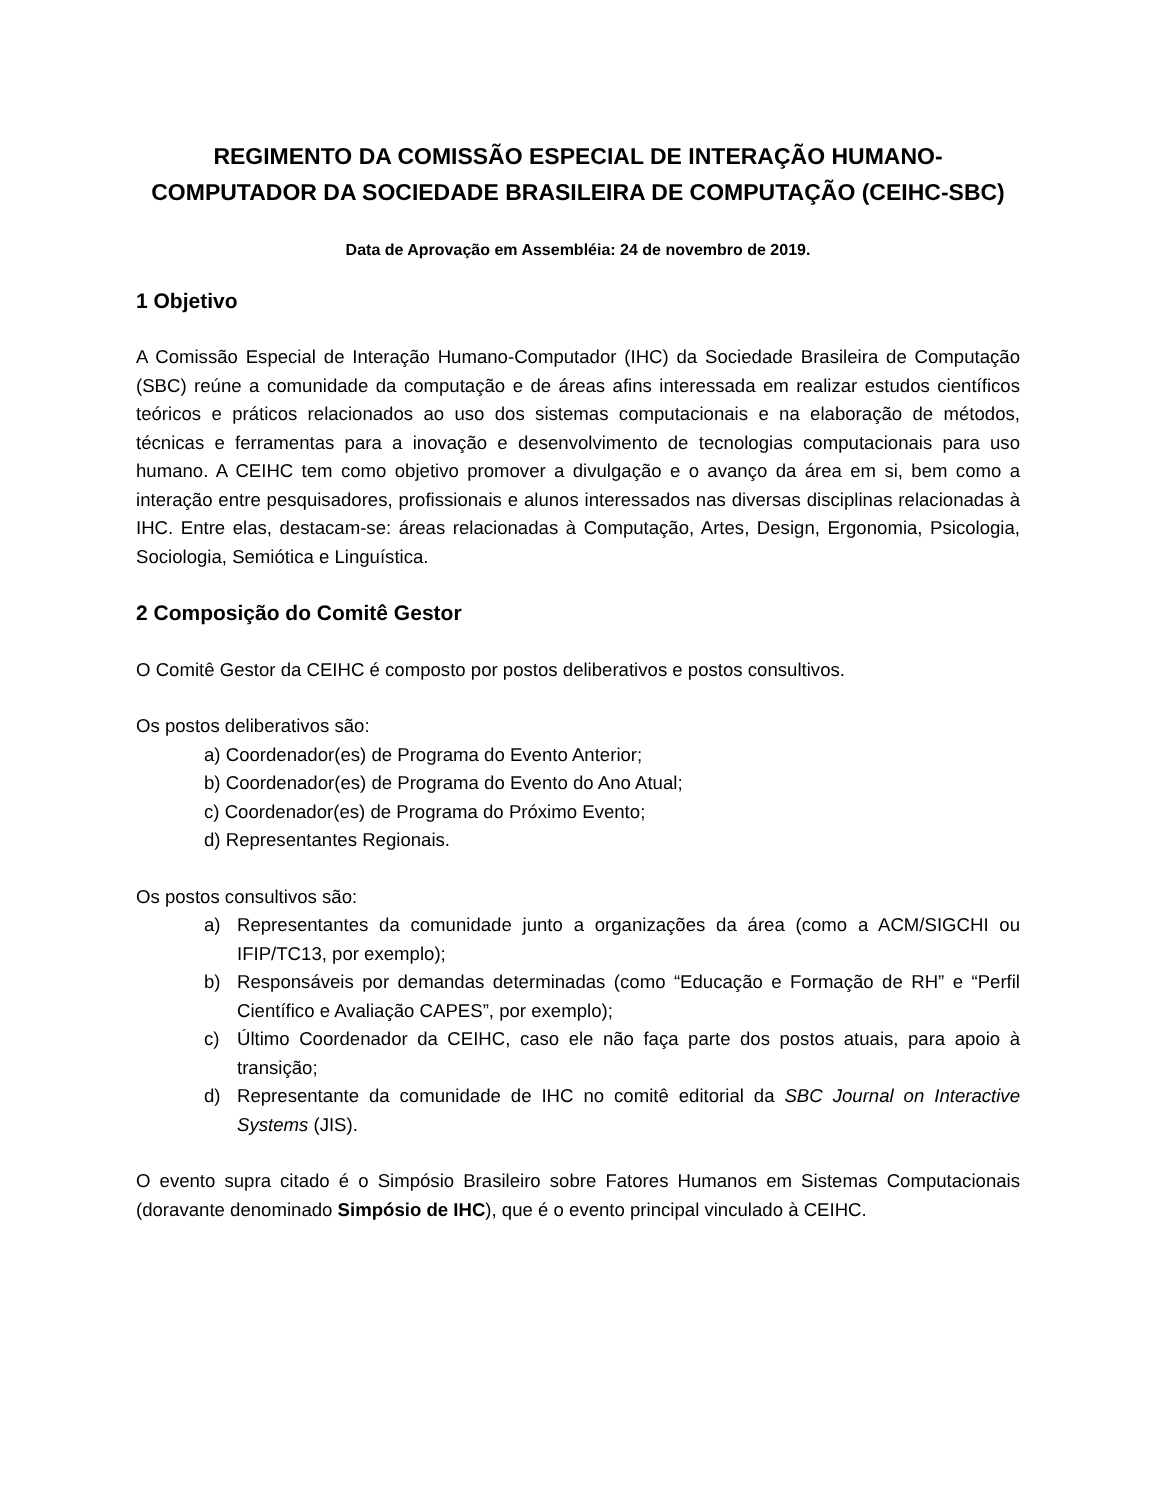REGIMENTO DA COMISSÃO ESPECIAL DE INTERAÇÃO HUMANO-COMPUTADOR DA SOCIEDADE BRASILEIRA DE COMPUTAÇÃO (CEIHC-SBC)
Data de Aprovação em Assembléia: 24 de novembro de 2019.
1 Objetivo
A Comissão Especial de Interação Humano-Computador (IHC) da Sociedade Brasileira de Computação (SBC) reúne a comunidade da computação e de áreas afins interessada em realizar estudos científicos teóricos e práticos relacionados ao uso dos sistemas computacionais e na elaboração de métodos, técnicas e ferramentas para a inovação e desenvolvimento de tecnologias computacionais para uso humano. A CEIHC tem como objetivo promover a divulgação e o avanço da área em si, bem como a interação entre pesquisadores, profissionais e alunos interessados nas diversas disciplinas relacionadas à IHC. Entre elas, destacam-se: áreas relacionadas à Computação, Artes, Design, Ergonomia, Psicologia, Sociologia, Semiótica e Linguística.
2 Composição do Comitê Gestor
O Comitê Gestor da CEIHC é composto por postos deliberativos e postos consultivos.
Os postos deliberativos são:
a) Coordenador(es) de Programa do Evento Anterior;
b) Coordenador(es) de Programa do Evento do Ano Atual;
c) Coordenador(es) de Programa do Próximo Evento;
d) Representantes Regionais.
Os postos consultivos são:
a) Representantes da comunidade junto a organizações da área (como a ACM/SIGCHI ou IFIP/TC13, por exemplo);
b) Responsáveis por demandas determinadas (como “Educação e Formação de RH” e “Perfil Científico e Avaliação CAPES”, por exemplo);
c) Último Coordenador da CEIHC, caso ele não faça parte dos postos atuais, para apoio à transição;
d) Representante da comunidade de IHC no comitê editorial da SBC Journal on Interactive Systems (JIS).
O evento supra citado é o Simpósio Brasileiro sobre Fatores Humanos em Sistemas Computacionais (doravante denominado Simpósio de IHC), que é o evento principal vinculado à CEIHC.